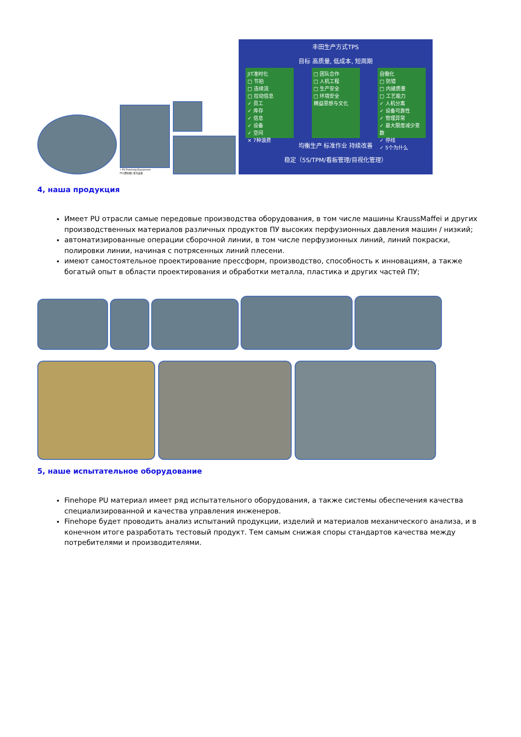• PU Foaming Equipment
PU(聚氨酯) 发泡设备
丰田生产方式TPS
目标 高质量, 低成本, 短周期
JIT准时化
□ 节拍
□ 连续流
□ 拉动信息
✓ 员工
✓ 库存
✓ 信息
✓ 设备
✓ 空间
× 7种浪费
□ 团队合作
□ 人机工程
□ 生产安全
□ 环境安全
精益思想与文化
自働化
□ 防错
□ 内建质量
□ 工艺能力
✓ 人机分离
✓ 设备可靠性
✓ 管理异常
✓ 最大限度减少变数
✓ 停线
✓ 5个为什么
均衡生产 标准作业 持续改善
稳定（5S/TPM/看板管理/目视化管理）
4, наша продукция
Имеет PU отрасли самые передовые производства оборудования, в том числе машины KraussMaffei и других производственных материалов различных продуктов ПУ высоких перфузионных давления машин / низкий;
автоматизированные операции сборочной линии, в том числе перфузионных линий, линий покраски, полировки линии, начиная с потрясенных линий плесени.
имеют самостоятельное проектирование прессформ, производство, способность к инновациям, а также богатый опыт в области проектирования и обработки металла, пластика и других частей ПУ;
5, наше испытательное оборудование
Finehope PU материал имеет ряд испытательного оборудования, а также системы обеспечения качества специализированной и качества управления инженеров.
Finehope будет проводить анализ испытаний продукции, изделий и материалов механического анализа, и в конечном итоге разработать тестовый продукт. Тем самым снижая споры стандартов качества между потребителями и производителями.